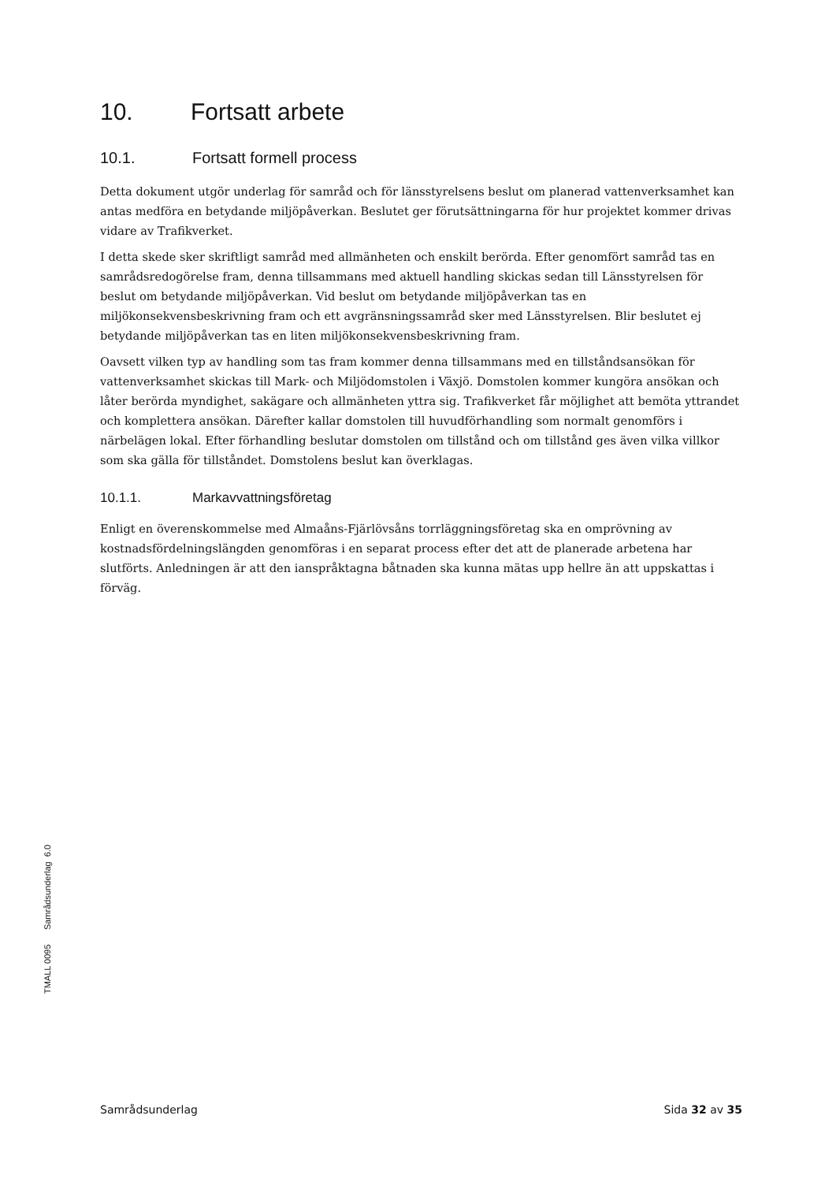10. Fortsatt arbete
10.1. Fortsatt formell process
Detta dokument utgör underlag för samråd och för länsstyrelsens beslut om planerad vattenverksamhet kan antas medföra en betydande miljöpåverkan. Beslutet ger förutsättningarna för hur projektet kommer drivas vidare av Trafikverket.
I detta skede sker skriftligt samråd med allmänheten och enskilt berörda. Efter genomfört samråd tas en samrådsredogörelse fram, denna tillsammans med aktuell handling skickas sedan till Länsstyrelsen för beslut om betydande miljöpåverkan. Vid beslut om betydande miljöpåverkan tas en miljökonsekvensbeskrivning fram och ett avgränsningssamråd sker med Länsstyrelsen. Blir beslutet ej betydande miljöpåverkan tas en liten miljökonsekvensbeskrivning fram.
Oavsett vilken typ av handling som tas fram kommer denna tillsammans med en tillståndsansökan för vattenverksamhet skickas till Mark- och Miljödomstolen i Växjö. Domstolen kommer kungöra ansökan och låter berörda myndighet, sakägare och allmänheten yttra sig. Trafikverket får möjlighet att bemöta yttrandet och komplettera ansökan. Därefter kallar domstolen till huvudförhandling som normalt genomförs i närbelägen lokal. Efter förhandling beslutar domstolen om tillstånd och om tillstånd ges även vilka villkor som ska gälla för tillståndet. Domstolens beslut kan överklagas.
10.1.1. Markavvattningsföretag
Enligt en överenskommelse med Almaåns-Fjärlövsåns torrläggningsföretag ska en omprövning av kostnadsfördelningslängden genomföras i en separat process efter det att de planerade arbetena har slutförts. Anledningen är att den ianspråktagna båtnaden ska kunna mätas upp hellre än att uppskattas i förväg.
TMALL 0095 Samrådsunderlag 6.0
Samrådsunderlag Sida 32 av 35